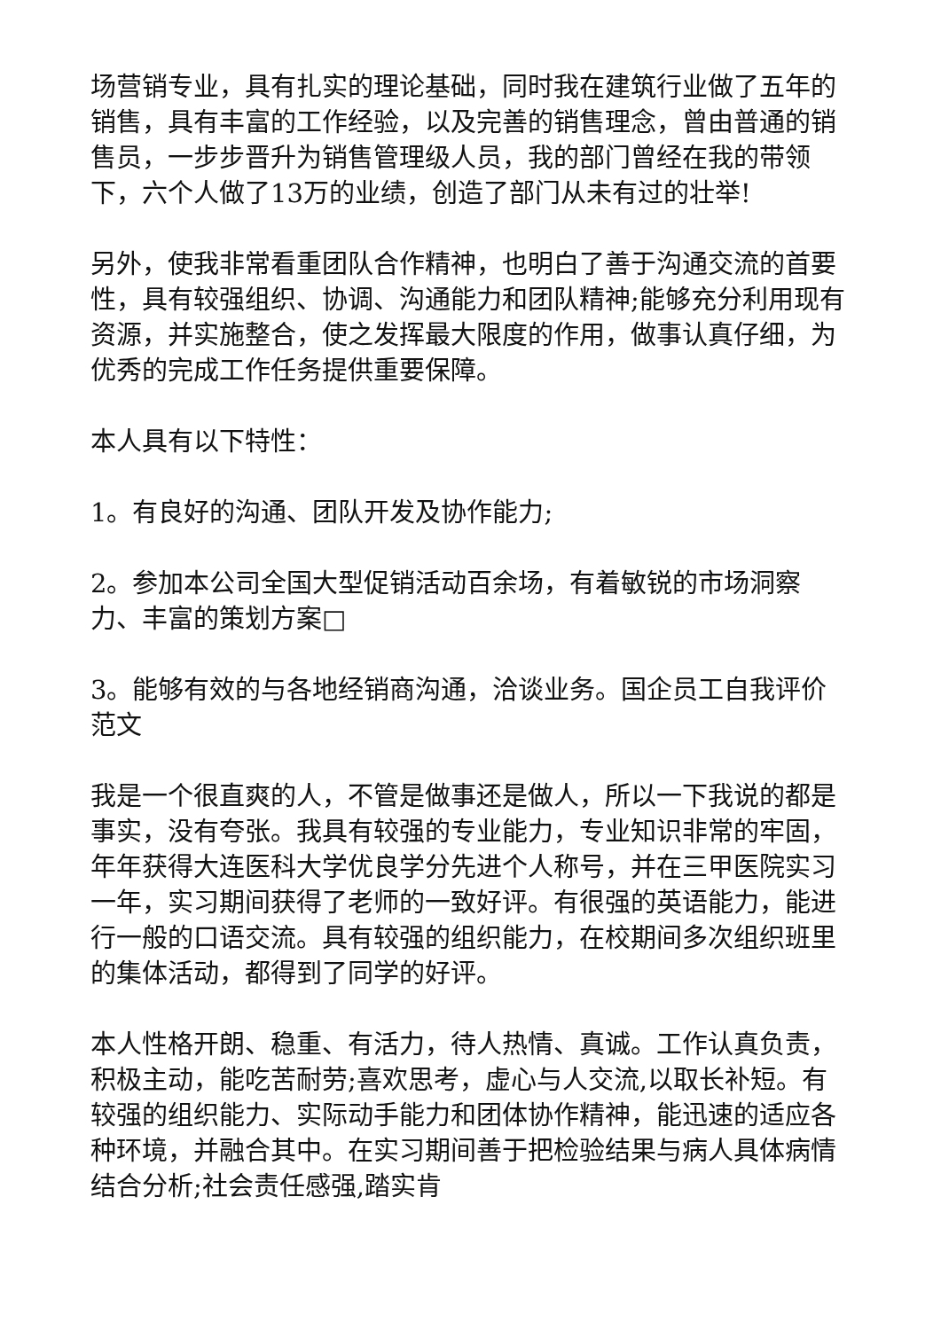场营销专业，具有扎实的理论基础，同时我在建筑行业做了五年的销售，具有丰富的工作经验，以及完善的销售理念，曾由普通的销售员，一步步晋升为销售管理级人员，我的部门曾经在我的带领下，六个人做了13万的业绩，创造了部门从未有过的壮举!
另外，使我非常看重团队合作精神，也明白了善于沟通交流的首要性，具有较强组织、协调、沟通能力和团队精神;能够充分利用现有资源，并实施整合，使之发挥最大限度的作用，做事认真仔细，为优秀的完成工作任务提供重要保障。
本人具有以下特性：
1。有良好的沟通、团队开发及协作能力;
2。参加本公司全国大型促销活动百余场，有着敏锐的市场洞察力、丰富的策划方案□
3。能够有效的与各地经销商沟通，洽谈业务。国企员工自我评价范文
我是一个很直爽的人，不管是做事还是做人，所以一下我说的都是事实，没有夸张。我具有较强的专业能力，专业知识非常的牢固，年年获得大连医科大学优良学分先进个人称号，并在三甲医院实习一年，实习期间获得了老师的一致好评。有很强的英语能力，能进行一般的口语交流。具有较强的组织能力，在校期间多次组织班里的集体活动，都得到了同学的好评。
本人性格开朗、稳重、有活力，待人热情、真诚。工作认真负责，积极主动，能吃苦耐劳;喜欢思考，虚心与人交流,以取长补短。有较强的组织能力、实际动手能力和团体协作精神，能迅速的适应各种环境，并融合其中。在实习期间善于把检验结果与病人具体病情结合分析;社会责任感强,踏实肯